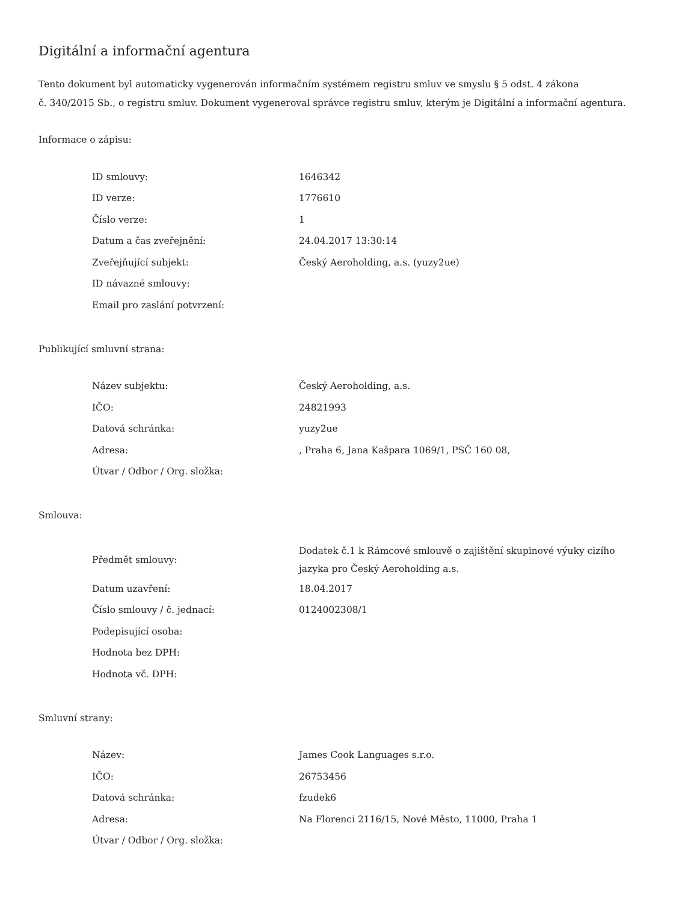Digitální a informační agentura
Tento dokument byl automaticky vygenerován informačním systémem registru smluv ve smyslu § 5 odst. 4 zákona
č. 340/2015 Sb., o registru smluv. Dokument vygeneroval správce registru smluv, kterým je Digitální a informační agentura.
Informace o zápisu:
| ID smlouvy: | 1646342 |
| ID verze: | 1776610 |
| Číslo verze: | 1 |
| Datum a čas zveřejnění: | 24.04.2017 13:30:14 |
| Zveřejňující subjekt: | Český Aeroholding, a.s. (yuzy2ue) |
| ID návazné smlouvy: | |
| Email pro zaslání potvrzení: | |
Publikující smluvní strana:
| Název subjektu: | Český Aeroholding, a.s. |
| IČO: | 24821993 |
| Datová schránka: | yuzy2ue |
| Adresa: | , Praha 6, Jana Kašpara 1069/1, PSČ 160 08, |
| Útvar / Odbor / Org. složka: | |
Smlouva:
| Předmět smlouvy: | Dodatek č.1 k Rámcové smlouvě o zajištění skupinové výuky cizího jazyka pro Český Aeroholding a.s. |
| Datum uzavření: | 18.04.2017 |
| Číslo smlouvy / č. jednací: | 0124002308/1 |
| Podepisující osoba: | |
| Hodnota bez DPH: | |
| Hodnota vč. DPH: | |
Smluvní strany:
| Název: | James Cook Languages s.r.o. |
| IČO: | 26753456 |
| Datová schránka: | fzudek6 |
| Adresa: | Na Florenci 2116/15, Nové Město, 11000, Praha 1 |
| Útvar / Odbor / Org. složka: | |